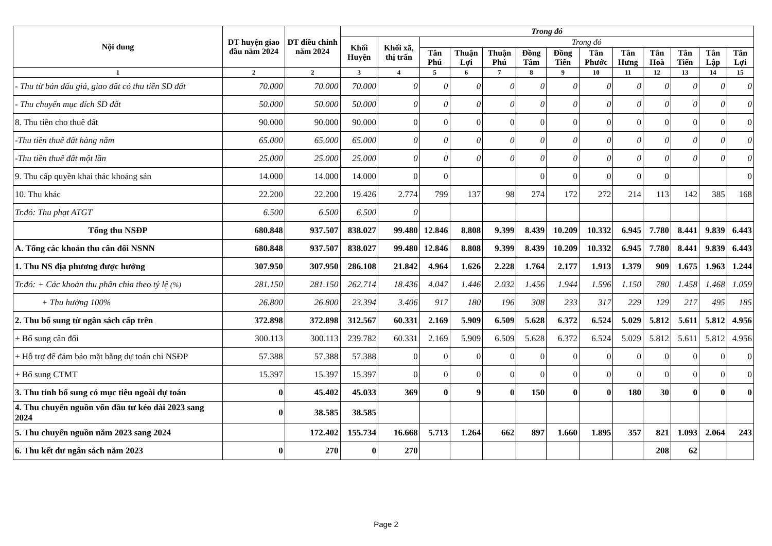| Nội dung | DT huyện giao đầu năm 2024 | DT điều chỉnh năm 2024 | Trong đó | | | | | | | | | | | | |
| --- | --- | --- | --- | --- | --- | --- | --- | --- | --- | --- | --- | --- | --- | --- | --- |
| | | | Khối Huyện | Khối xã, thị trấn | Trong đó | | | | | | | | | | |
| | | | | | Tân Phú | Thuận Lợi | Thuận Phú | Đồng Tâm | Đồng Tiến | Tân Phước | Tân Hưng | Tân Hoà | Tân Tiến | Tân Lập | Tân Lợi |
| 1 | 2 | 2 | 3 | 4 | 5 | 6 | 7 | 8 | 9 | 10 | 11 | 12 | 13 | 14 | 15 |
| - Thu từ bán đấu giá, giao đất có thu tiền SD đất | 70.000 | 70.000 | 70.000 | 0 | 0 | 0 | 0 | 0 | 0 | 0 | 0 | 0 | 0 | 0 | 0 |
| - Thu chuyển mục đích SD đất | 50.000 | 50.000 | 50.000 | 0 | 0 | 0 | 0 | 0 | 0 | 0 | 0 | 0 | 0 | 0 | 0 |
| 8. Thu tiền cho thuê đất | 90.000 | 90.000 | 90.000 | 0 | 0 | 0 | 0 | 0 | 0 | 0 | 0 | 0 | 0 | 0 | 0 |
| -Thu tiền thuê đất hàng năm | 65.000 | 65.000 | 65.000 | 0 | 0 | 0 | 0 | 0 | 0 | 0 | 0 | 0 | 0 | 0 | 0 |
| -Thu tiền thuê đất một lần | 25.000 | 25.000 | 25.000 | 0 | 0 | 0 | 0 | 0 | 0 | 0 | 0 | 0 | 0 | 0 | 0 |
| 9. Thu cấp quyền khai thác khoáng sản | 14.000 | 14.000 | 14.000 | 0 | 0 | | | 0 | 0 | 0 | 0 | 0 | | | 0 |
| 10. Thu khác | 22.200 | 22.200 | 19.426 | 2.774 | 799 | 137 | 98 | 274 | 172 | 272 | 214 | 113 | 142 | 385 | 168 |
| Tr.đó: Thu phạt ATGT | 6.500 | 6.500 | 6.500 | 0 | | | | | | | | | | | |
| Tổng thu NSĐP | 680.848 | 937.507 | 838.027 | 99.480 | 12.846 | 8.808 | 9.399 | 8.439 | 10.209 | 10.332 | 6.945 | 7.780 | 8.441 | 9.839 | 6.443 |
| A. Tổng các khoản thu cân đối NSNN | 680.848 | 937.507 | 838.027 | 99.480 | 12.846 | 8.808 | 9.399 | 8.439 | 10.209 | 10.332 | 6.945 | 7.780 | 8.441 | 9.839 | 6.443 |
| 1. Thu NS địa phương được hưởng | 307.950 | 307.950 | 286.108 | 21.842 | 4.964 | 1.626 | 2.228 | 1.764 | 2.177 | 1.913 | 1.379 | 909 | 1.675 | 1.963 | 1.244 |
| Tr.đó: + Các khoản thu phân chia theo tỷ lệ (%) | 281.150 | 281.150 | 262.714 | 18.436 | 4.047 | 1.446 | 2.032 | 1.456 | 1.944 | 1.596 | 1.150 | 780 | 1.458 | 1.468 | 1.059 |
| + Thu hưởng 100% | 26.800 | 26.800 | 23.394 | 3.406 | 917 | 180 | 196 | 308 | 233 | 317 | 229 | 129 | 217 | 495 | 185 |
| 2. Thu bổ sung từ ngân sách cấp trên | 372.898 | 372.898 | 312.567 | 60.331 | 2.169 | 5.909 | 6.509 | 5.628 | 6.372 | 6.524 | 5.029 | 5.812 | 5.611 | 5.812 | 4.956 |
| + Bổ sung cân đối | 300.113 | 300.113 | 239.782 | 60.331 | 2.169 | 5.909 | 6.509 | 5.628 | 6.372 | 6.524 | 5.029 | 5.812 | 5.611 | 5.812 | 4.956 |
| + Hỗ trợ để đảm bảo mặt bằng dự toán chi NSĐP | 57.388 | 57.388 | 57.388 | 0 | 0 | 0 | 0 | 0 | 0 | 0 | 0 | 0 | 0 | 0 | 0 |
| + Bổ sung CTMT | 15.397 | 15.397 | 15.397 | 0 | 0 | 0 | 0 | 0 | 0 | 0 | 0 | 0 | 0 | 0 | 0 |
| 3. Thu tỉnh bổ sung có mục tiêu ngoài dự toán | 0 | 45.402 | 45.033 | 369 | 0 | 9 | 0 | 150 | 0 | 0 | 180 | 30 | 0 | 0 | 0 |
| 4. Thu chuyển nguồn vốn đầu tư kéo dài 2023 sang 2024 | 0 | 38.585 | 38.585 | | | | | | | | | | | | |
| 5. Thu chuyển nguồn năm 2023 sang 2024 | | 172.402 | 155.734 | 16.668 | 5.713 | 1.264 | 662 | 897 | 1.660 | 1.895 | 357 | 821 | 1.093 | 2.064 | 243 |
| 6. Thu kết dư ngân sách năm 2023 | 0 | 270 | 0 | 270 | | | | | | | | 208 | 62 | | |
Page 2